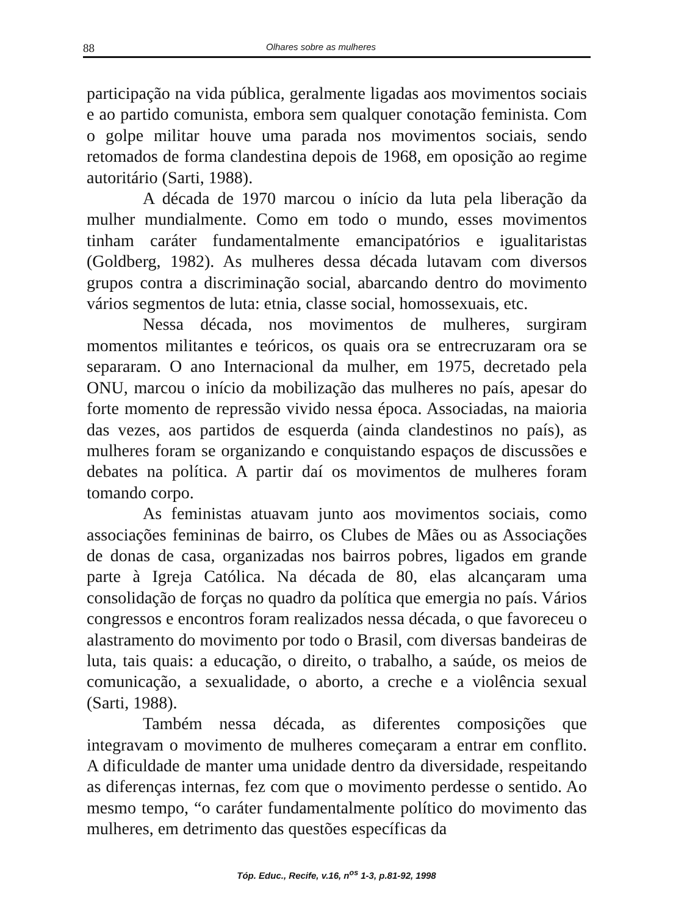88 Olhares sobre as mulheres
participação na vida pública, geralmente ligadas aos movimentos sociais e ao partido comunista, embora sem qualquer conotação feminista. Com o golpe militar houve uma parada nos movimentos sociais, sendo retomados de forma clandestina depois de 1968, em oposição ao regime autoritário (Sarti, 1988).
A década de 1970 marcou o início da luta pela liberação da mulher mundialmente. Como em todo o mundo, esses movimentos tinham caráter fundamentalmente emancipatórios e igualitaristas (Goldberg, 1982). As mulheres dessa década lutavam com diversos grupos contra a discriminação social, abarcando dentro do movimento vários segmentos de luta: etnia, classe social, homossexuais, etc.
Nessa década, nos movimentos de mulheres, surgiram momentos militantes e teóricos, os quais ora se entrecruzaram ora se separaram. O ano Internacional da mulher, em 1975, decretado pela ONU, marcou o início da mobilização das mulheres no país, apesar do forte momento de repressão vivido nessa época. Associadas, na maioria das vezes, aos partidos de esquerda (ainda clandestinos no país), as mulheres foram se organizando e conquistando espaços de discussões e debates na política. A partir daí os movimentos de mulheres foram tomando corpo.
As feministas atuavam junto aos movimentos sociais, como associações femininas de bairro, os Clubes de Mães ou as Associações de donas de casa, organizadas nos bairros pobres, ligados em grande parte à Igreja Católica. Na década de 80, elas alcançaram uma consolidação de forças no quadro da política que emergia no país. Vários congressos e encontros foram realizados nessa década, o que favoreceu o alastramento do movimento por todo o Brasil, com diversas bandeiras de luta, tais quais: a educação, o direito, o trabalho, a saúde, os meios de comunicação, a sexualidade, o aborto, a creche e a violência sexual (Sarti, 1988).
Também nessa década, as diferentes composições que integravam o movimento de mulheres começaram a entrar em conflito. A dificuldade de manter uma unidade dentro da diversidade, respeitando as diferenças internas, fez com que o movimento perdesse o sentido. Ao mesmo tempo, “o caráter fundamentalmente político do movimento das mulheres, em detrimento das questões específicas da
Tóp. Educ., Recife, v.16, n<sup>os</sup> 1-3, p.81-92, 1998